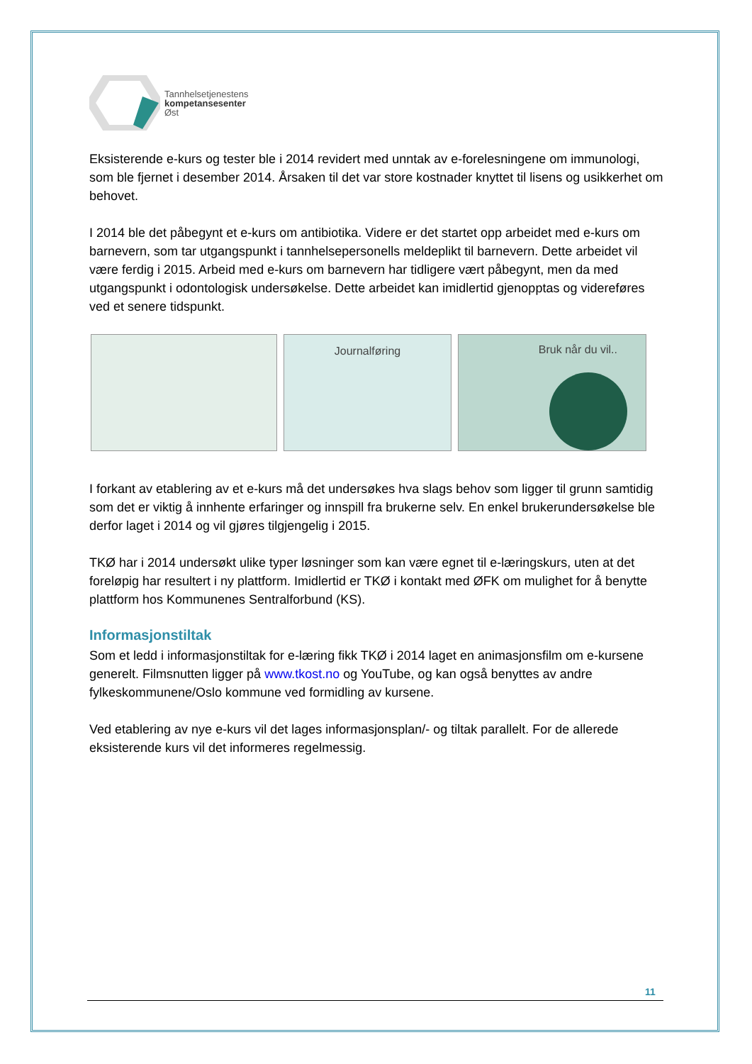Tannhelsetjenestens
kompetansesenter
Øst
Eksisterende e-kurs og tester ble i 2014 revidert med unntak av e-forelesningene om immunologi, som ble fjernet i desember 2014. Årsaken til det var store kostnader knyttet til lisens og usikkerhet om behovet.
I 2014 ble det påbegynt et e-kurs om antibiotika. Videre er det startet opp arbeidet med e-kurs om barnevern, som tar utgangspunkt i tannhelsepersonells meldeplikt til barnevern. Dette arbeidet vil være ferdig i 2015. Arbeid med e-kurs om barnevern har tidligere vært påbegynt, men da med utgangspunkt i odontologisk undersøkelse. Dette arbeidet kan imidlertid gjenopptas og videreføres ved et senere tidspunkt.
Journalføring Bruk når du vil..
I forkant av etablering av et e-kurs må det undersøkes hva slags behov som ligger til grunn samtidig som det er viktig å innhente erfaringer og innspill fra brukerne selv. En enkel brukerundersøkelse ble derfor laget i 2014 og vil gjøres tilgjengelig i 2015.
TKØ har i 2014 undersøkt ulike typer løsninger som kan være egnet til e-læringskurs, uten at det foreløpig har resultert i ny plattform. Imidlertid er TKØ i kontakt med ØFK om mulighet for å benytte plattform hos Kommunenes Sentralforbund (KS).
Informasjonstiltak
Som et ledd i informasjonstiltak for e-læring fikk TKØ i 2014 laget en animasjonsfilm om e-kursene generelt. Filmsnutten ligger på www.tkost.no og YouTube, og kan også benyttes av andre fylkeskommunene/Oslo kommune ved formidling av kursene.
Ved etablering av nye e-kurs vil det lages informasjonsplan/- og tiltak parallelt. For de allerede eksisterende kurs vil det informeres regelmessig.
11